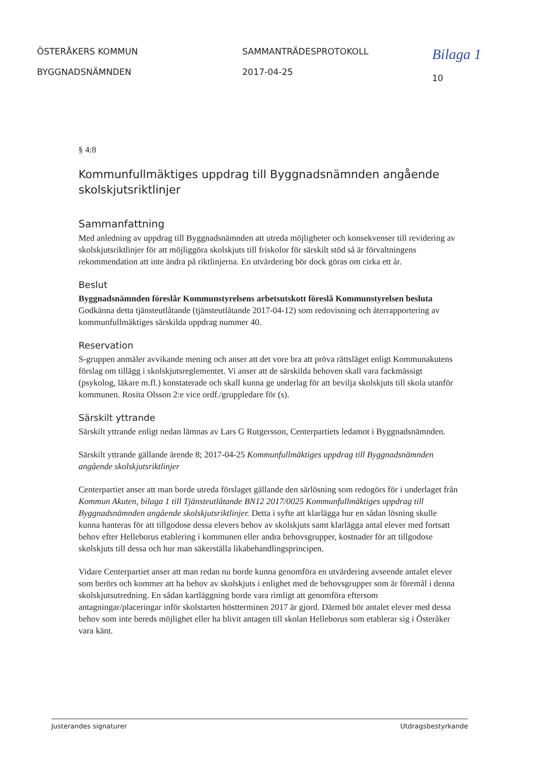ÖSTERÅKERS KOMMUN
BYGGNADSNÄMNDEN
SAMMANTRÄDESPROTOKOLL
2017-04-25
Bilaga 1
10
§ 4:8
Kommunfullmäktiges uppdrag till Byggnadsnämnden angående skolskjutsriktlinjer
Sammanfattning
Med anledning av uppdrag till Byggnadsnämnden att utreda möjligheter och konsekvenser till revidering av skolskjutsriktlinjer för att möjliggöra skolskjuts till friskolor för särskilt stöd så är förvaltningens rekommendation att inte ändra på riktlinjerna. En utvärdering bör dock göras om cirka ett år.
Beslut
Byggnadsnämnden föreslår Kommunstyrelsens arbetsutskott föreslå Kommunstyrelsen besluta
Godkänna detta tjänsteutlåtande (tjänsteutlåtande 2017-04-12) som redovisning och återrapportering av kommunfullmäktiges särskilda uppdrag nummer 40.
Reservation
S-gruppen anmäler avvikande mening och anser att det vore bra att pröva rättsläget enligt Kommunakutens förslag om tillägg i skolskjutsreglementet. Vi anser att de särskilda behoven skall vara fackmässigt (psykolog, läkare m.fl.) konstaterade och skall kunna ge underlag för att bevilja skolskjuts till skola utanför kommunen. Rosita Olsson 2:e vice ordf./gruppledare för (s).
Särskilt yttrande
Särskilt yttrande enligt nedan lämnas av Lars G Rutgersson, Centerpartiets ledamot i Byggnadsnämnden.
Särskilt yttrande gällande ärende 8; 2017-04-25 Kommunfullmäktiges uppdrag till Byggnadsnämnden angående skolskjutsriktlinjer
Centerpartiet anser att man borde utreda förslaget gällande den särlösning som redogörs för i underlaget från Kommun Akuten, bilaga 1 till Tjänsteutlåtande BN12 2017/0025 Kommunfullmäktiges uppdrag till Byggnadsnämnden angående skolskjutsriktlinjer. Detta i syfte att klarlägga hur en sådan lösning skulle kunna hanteras för att tillgodose dessa elevers behov av skolskjuts samt klarlägga antal elever med fortsatt behov efter Helleborus etablering i kommunen eller andra behovsgrupper, kostnader för att tillgodose skolskjuts till dessa och hur man säkerställa likabehandlingsprincipen.
Vidare Centerpartiet anser att man redan nu borde kunna genomföra en utvärdering avseende antalet elever som berörs och kommer att ha behov av skolskjuts i enlighet med de behovsgrupper som är föremål i denna skolskjutsutredning. En sådan kartläggning borde vara rimligt att genomföra eftersom antagningar/placeringar inför skolstarten höstterminen 2017 är gjord. Därmed bör antalet elever med dessa behov som inte bereds möjlighet eller ha blivit antagen till skolan Helleborus som etablerar sig i Österåker vara känt.
Justerandes signaturer Utdragsbestyrkande